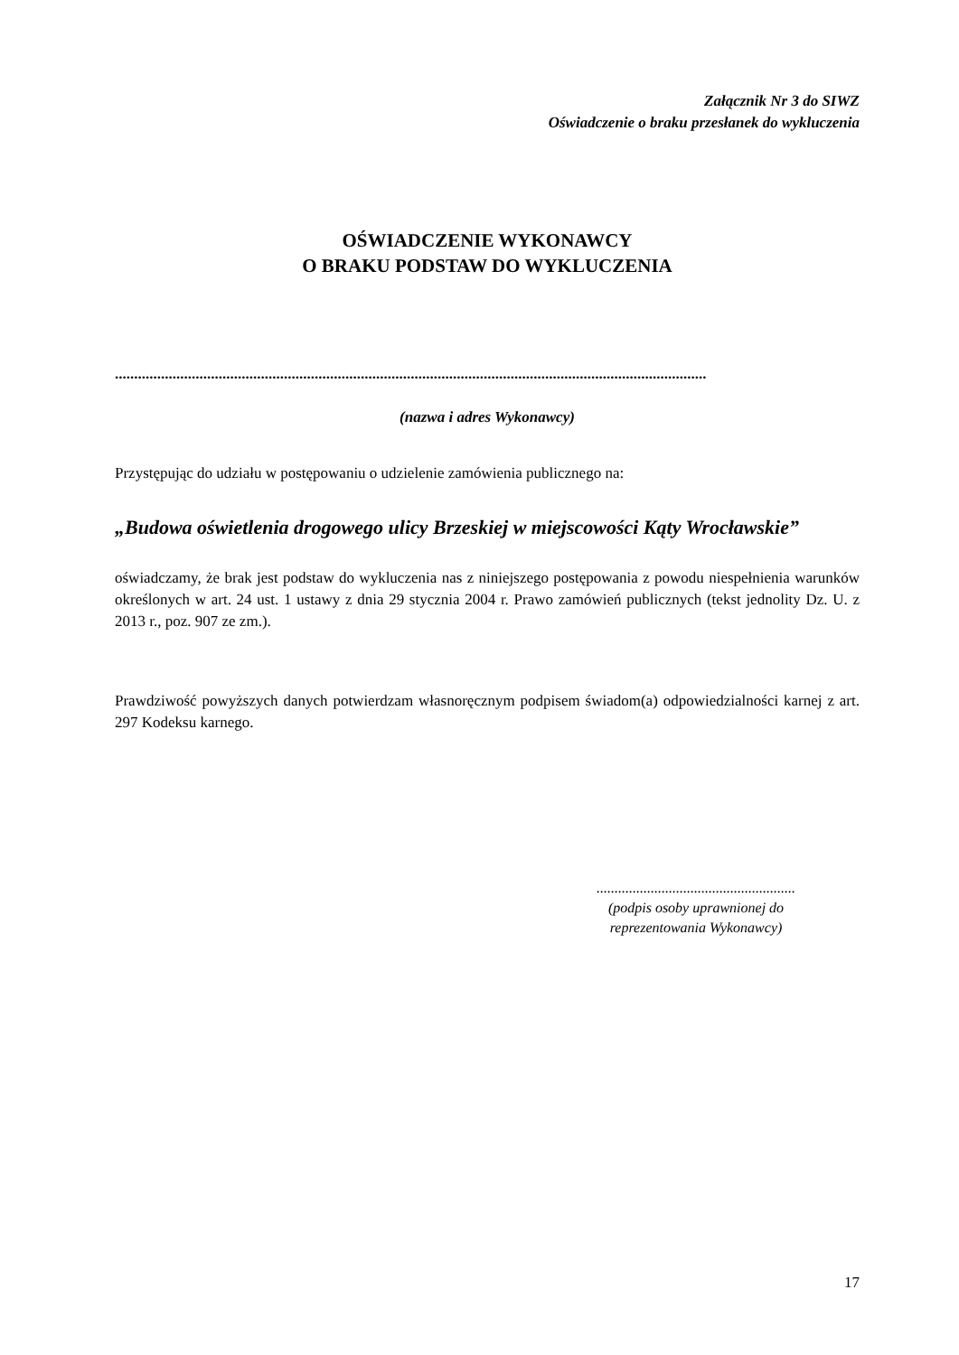Załącznik Nr 3 do SIWZ
Oświadczenie o braku przesłanek do wykluczenia
OŚWIADCZENIE WYKONAWCY
O BRAKU PODSTAW DO WYKLUCZENIA
..........................................................................................................................................................
(nazwa i adres Wykonawcy)
Przystępując do udziału w postępowaniu o udzielenie zamówienia publicznego na:
„Budowa oświetlenia drogowego ulicy Brzeskiej w miejscowości Kąty Wrocławskie”
oświadczamy, że brak jest podstaw do wykluczenia nas z niniejszego postępowania z powodu niespełnienia warunków określonych w art. 24 ust. 1 ustawy z dnia 29 stycznia 2004 r. Prawo zamówień publicznych (tekst jednolity Dz. U. z 2013 r., poz. 907 ze zm.).
Prawdziwość powyższych danych potwierdzam własnoręcznym podpisem świadom(a) odpowiedzialności karnej z art. 297 Kodeksu karnego.
.......................................................
(podpis osoby uprawnionej do
reprezentowania Wykonawcy)
17